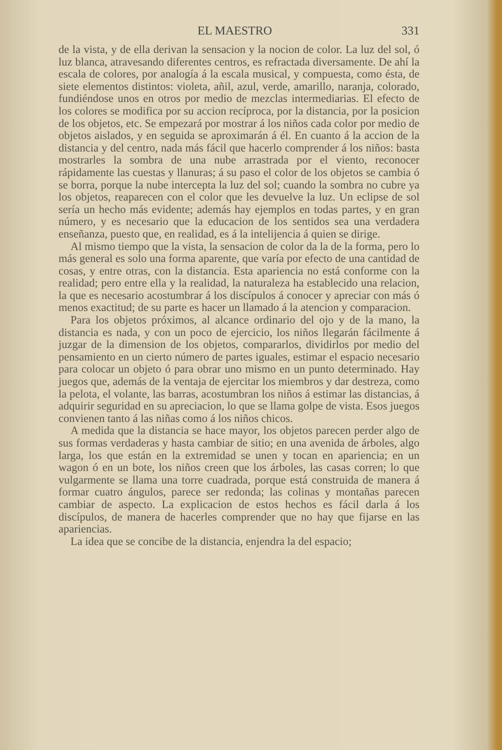EL MAESTRO 331
de la vista, y de ella derivan la sensacion y la nocion de color. La luz del sol, ó luz blanca, atravesando diferentes centros, es refractada diversamente. De ahí la escala de colores, por analogía á la escala musical, y compuesta, como ésta, de siete elementos distintos: violeta, añil, azul, verde, amarillo, naranja, colorado, fundiéndose unos en otros por medio de mezclas intermediarias. El efecto de los colores se modifica por su accion recíproca, por la distancia, por la posicion de los objetos, etc. Se empezará por mostrar á los niños cada color por medio de objetos aislados, y en seguida se aproximarán á él. En cuanto á la accion de la distancia y del centro, nada más fácil que hacerlo comprender á los niños: basta mostrarles la sombra de una nube arrastrada por el viento, reconocer rápidamente las cuestas y llanuras; á su paso el color de los objetos se cambia ó se borra, porque la nube intercepta la luz del sol; cuando la sombra no cubre ya los objetos, reaparecen con el color que les devuelve la luz. Un eclipse de sol sería un hecho más evidente; además hay ejemplos en todas partes, y en gran número, y es necesario que la educacion de los sentidos sea una verdadera enseñanza, puesto que, en realidad, es á la intelijencia á quien se dirige.
Al mismo tiempo que la vista, la sensacion de color da la de la forma, pero lo más general es solo una forma aparente, que varía por efecto de una cantidad de cosas, y entre otras, con la distancia. Esta apariencia no está conforme con la realidad; pero entre ella y la realidad, la naturaleza ha establecido una relacion, la que es necesario acostumbrar á los discípulos á conocer y apreciar con más ó menos exactitud; de su parte es hacer un llamado á la atencion y comparacion.
Para los objetos próximos, al alcance ordinario del ojo y de la mano, la distancia es nada, y con un poco de ejercicio, los niños llegarán fácilmente á juzgar de la dimension de los objetos, compararlos, dividirlos por medio del pensamiento en un cierto número de partes iguales, estimar el espacio necesario para colocar un objeto ó para obrar uno mismo en un punto determinado. Hay juegos que, además de la ventaja de ejercitar los miembros y dar destreza, como la pelota, el volante, las barras, acostumbran los niños á estimar las distancias, á adquirir seguridad en su apreciacion, lo que se llama golpe de vista. Esos juegos convienen tanto á las niñas como á los niños chicos.
A medida que la distancia se hace mayor, los objetos parecen perder algo de sus formas verdaderas y hasta cambiar de sitio; en una avenida de árboles, algo larga, los que están en la extremidad se unen y tocan en apariencia; en un wagon ó en un bote, los niños creen que los árboles, las casas corren; lo que vulgarmente se llama una torre cuadrada, porque está construida de manera á formar cuatro ángulos, parece ser redonda; las colinas y montañas parecen cambiar de aspecto. La explicacion de estos hechos es fácil darla á los discípulos, de manera de hacerles comprender que no hay que fijarse en las apariencias.
La idea que se concibe de la distancia, enjendra la del espacio;